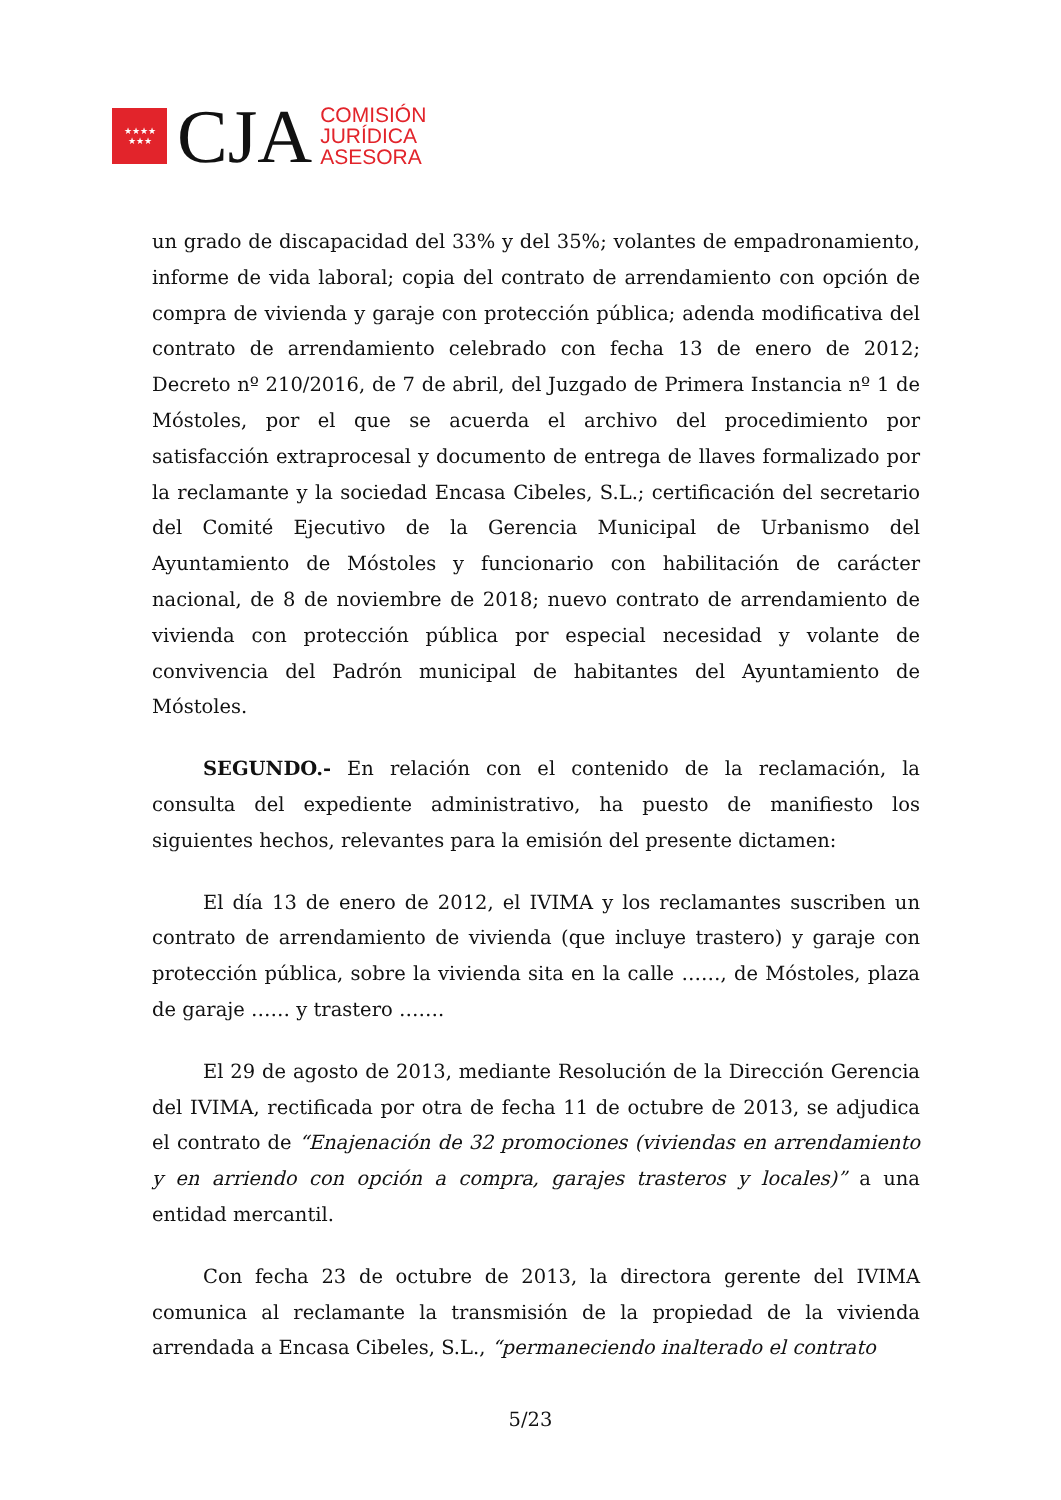★★★★
★★★
CJA
COMISIÓN
JURÍDICA
ASESORA
un grado de discapacidad del 33% y del 35%; volantes de empadronamiento, informe de vida laboral; copia del contrato de arrendamiento con opción de compra de vivienda y garaje con protección pública; adenda modificativa del contrato de arrendamiento celebrado con fecha 13 de enero de 2012; Decreto nº 210/2016, de 7 de abril, del Juzgado de Primera Instancia nº 1 de Móstoles, por el que se acuerda el archivo del procedimiento por satisfacción extraprocesal y documento de entrega de llaves formalizado por la reclamante y la sociedad Encasa Cibeles, S.L.; certificación del secretario del Comité Ejecutivo de la Gerencia Municipal de Urbanismo del Ayuntamiento de Móstoles y funcionario con habilitación de carácter nacional, de 8 de noviembre de 2018; nuevo contrato de arrendamiento de vivienda con protección pública por especial necesidad y volante de convivencia del Padrón municipal de habitantes del Ayuntamiento de Móstoles.
SEGUNDO.- En relación con el contenido de la reclamación, la consulta del expediente administrativo, ha puesto de manifiesto los siguientes hechos, relevantes para la emisión del presente dictamen:
El día 13 de enero de 2012, el IVIMA y los reclamantes suscriben un contrato de arrendamiento de vivienda (que incluye trastero) y garaje con protección pública, sobre la vivienda sita en la calle ……, de Móstoles, plaza de garaje …… y trastero …….
El 29 de agosto de 2013, mediante Resolución de la Dirección Gerencia del IVIMA, rectificada por otra de fecha 11 de octubre de 2013, se adjudica el contrato de “Enajenación de 32 promociones (viviendas en arrendamiento y en arriendo con opción a compra, garajes trasteros y locales)” a una entidad mercantil.
Con fecha 23 de octubre de 2013, la directora gerente del IVIMA comunica al reclamante la transmisión de la propiedad de la vivienda arrendada a Encasa Cibeles, S.L., “permaneciendo inalterado el contrato
5/23